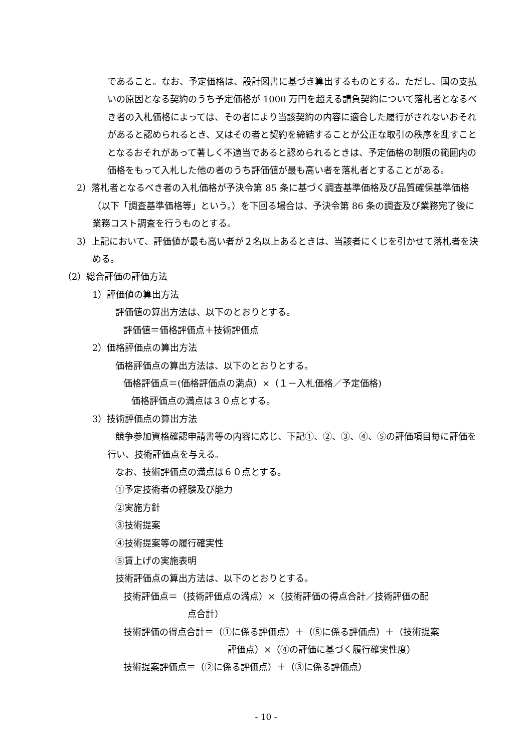であること。なお、予定価格は、設計図書に基づき算出するものとする。ただし、国の支払いの原因となる契約のうち予定価格が 1000 万円を超える請負契約について落札者となるべき者の入札価格によっては、その者により当該契約の内容に適合した履行がされないおそれがあると認められるとき、又はその者と契約を締結することが公正な取引の秩序を乱すこととなるおそれがあって著しく不適当であると認められるときは、予定価格の制限の範囲内の価格をもって入札した他の者のうち評価値が最も高い者を落札者とすることがある。
2）落札者となるべき者の入札価格が予決令第 85 条に基づく調査基準価格及び品質確保基準価格（以下「調査基準価格等」という。）を下回る場合は、予決令第 86 条の調査及び業務完了後に業務コスト調査を行うものとする。
3）上記において、評価値が最も高い者が２名以上あるときは、当該者にくじを引かせて落札者を決める。
（2）総合評価の評価方法
1）評価値の算出方法
評価値の算出方法は、以下のとおりとする。
評価値＝価格評価点＋技術評価点
2）価格評価点の算出方法
価格評価点の算出方法は、以下のとおりとする。
価格評価点＝(価格評価点の満点）×（１－入札価格／予定価格)
価格評価点の満点は３０点とする。
3）技術評価点の算出方法
競争参加資格確認申請書等の内容に応じ、下記①、②、③、④、⑤の評価項目毎に評価を行い、技術評価点を与える。
なお、技術評価点の満点は６０点とする。
①予定技術者の経験及び能力
②実施方針
③技術提案
④技術提案等の履行確実性
⑤賃上げの実施表明
技術評価点の算出方法は、以下のとおりとする。
技術評価点＝（技術評価点の満点）×（技術評価の得点合計／技術評価の配
点合計）
技術評価の得点合計＝（①に係る評価点）＋（⑤に係る評価点）＋（技術提案
評価点）×（④の評価に基づく履行確実性度）
技術提案評価点＝（②に係る評価点）＋（③に係る評価点）
- 10 -